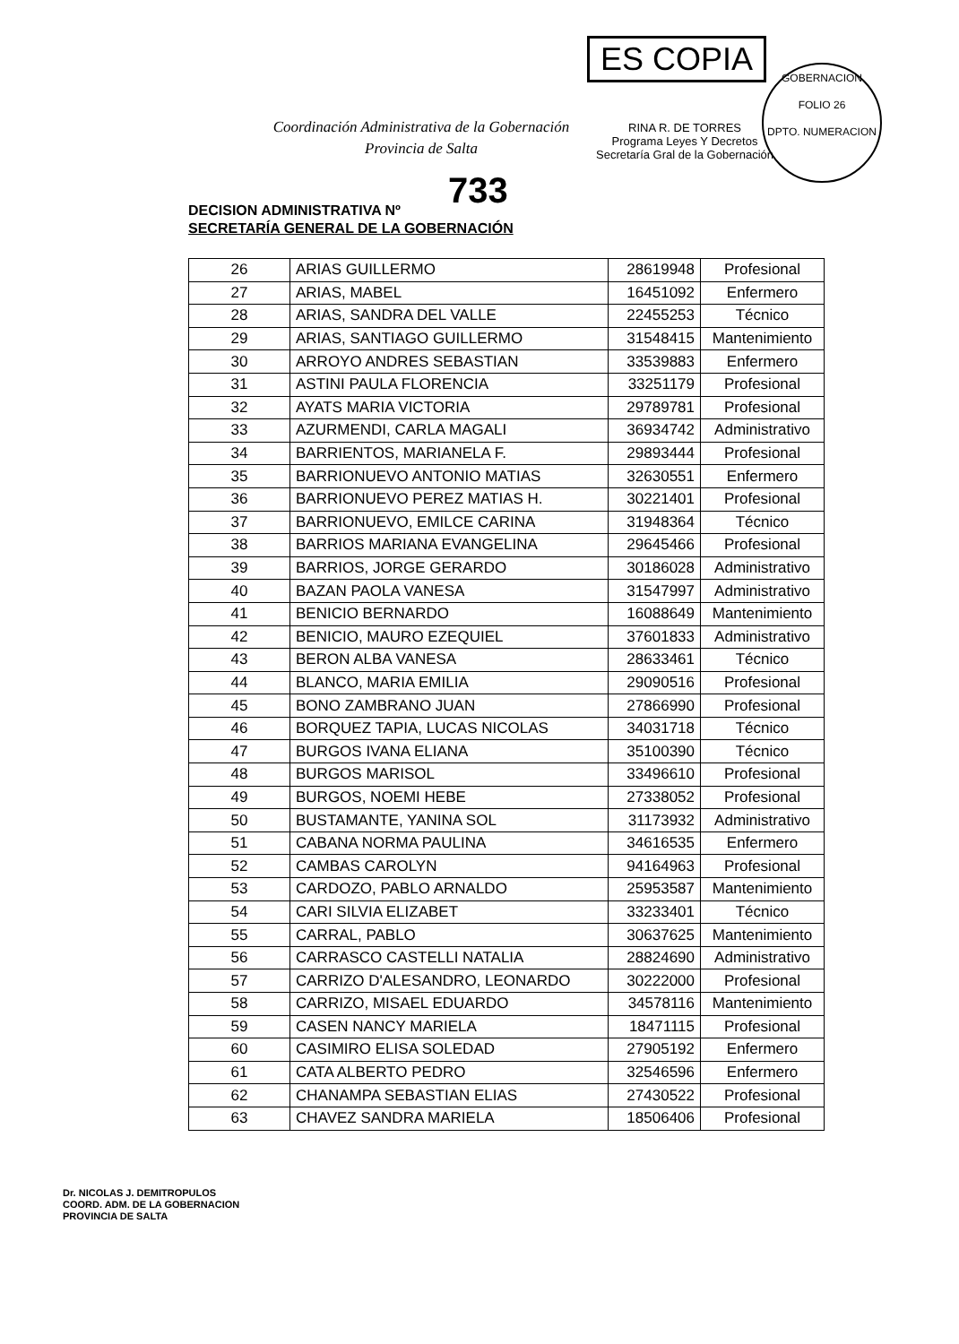Coordinación Administrativa de la Gobernación
Provincia de Salta
ES COPIA
RINA R. DE TORRES
Programa Leyes Y Decretos
Secretaría Gral de la Gobernación
GOBERNACION
FOLIO 26
DPTO. NUMERACION
733
DECISION ADMINISTRATIVA Nº
SECRETARÍA GENERAL DE LA GOBERNACIÓN
| 26 | ARIAS GUILLERMO | 28619948 | Profesional |
| 27 | ARIAS, MABEL | 16451092 | Enfermero |
| 28 | ARIAS, SANDRA DEL VALLE | 22455253 | Técnico |
| 29 | ARIAS, SANTIAGO GUILLERMO | 31548415 | Mantenimiento |
| 30 | ARROYO ANDRES SEBASTIAN | 33539883 | Enfermero |
| 31 | ASTINI PAULA FLORENCIA | 33251179 | Profesional |
| 32 | AYATS MARIA VICTORIA | 29789781 | Profesional |
| 33 | AZURMENDI, CARLA MAGALI | 36934742 | Administrativo |
| 34 | BARRIENTOS, MARIANELA F. | 29893444 | Profesional |
| 35 | BARRIONUEVO ANTONIO MATIAS | 32630551 | Enfermero |
| 36 | BARRIONUEVO PEREZ MATIAS H. | 30221401 | Profesional |
| 37 | BARRIONUEVO, EMILCE CARINA | 31948364 | Técnico |
| 38 | BARRIOS MARIANA EVANGELINA | 29645466 | Profesional |
| 39 | BARRIOS, JORGE GERARDO | 30186028 | Administrativo |
| 40 | BAZAN PAOLA VANESA | 31547997 | Administrativo |
| 41 | BENICIO BERNARDO | 16088649 | Mantenimiento |
| 42 | BENICIO, MAURO EZEQUIEL | 37601833 | Administrativo |
| 43 | BERON ALBA VANESA | 28633461 | Técnico |
| 44 | BLANCO, MARIA EMILIA | 29090516 | Profesional |
| 45 | BONO ZAMBRANO JUAN | 27866990 | Profesional |
| 46 | BORQUEZ TAPIA, LUCAS NICOLAS | 34031718 | Técnico |
| 47 | BURGOS IVANA ELIANA | 35100390 | Técnico |
| 48 | BURGOS MARISOL | 33496610 | Profesional |
| 49 | BURGOS, NOEMI HEBE | 27338052 | Profesional |
| 50 | BUSTAMANTE, YANINA SOL | 31173932 | Administrativo |
| 51 | CABANA NORMA PAULINA | 34616535 | Enfermero |
| 52 | CAMBAS CAROLYN | 94164963 | Profesional |
| 53 | CARDOZO, PABLO ARNALDO | 25953587 | Mantenimiento |
| 54 | CARI SILVIA ELIZABET | 33233401 | Técnico |
| 55 | CARRAL, PABLO | 30637625 | Mantenimiento |
| 56 | CARRASCO CASTELLI NATALIA | 28824690 | Administrativo |
| 57 | CARRIZO D'ALESANDRO, LEONARDO | 30222000 | Profesional |
| 58 | CARRIZO, MISAEL EDUARDO | 34578116 | Mantenimiento |
| 59 | CASEN NANCY MARIELA | 18471115 | Profesional |
| 60 | CASIMIRO ELISA SOLEDAD | 27905192 | Enfermero |
| 61 | CATA ALBERTO PEDRO | 32546596 | Enfermero |
| 62 | CHANAMPA SEBASTIAN ELIAS | 27430522 | Profesional |
| 63 | CHAVEZ SANDRA MARIELA | 18506406 | Profesional |
Dr. NICOLAS J. DEMITROPULOS
COORD. ADM. DE LA GOBERNACION
PROVINCIA DE SALTA